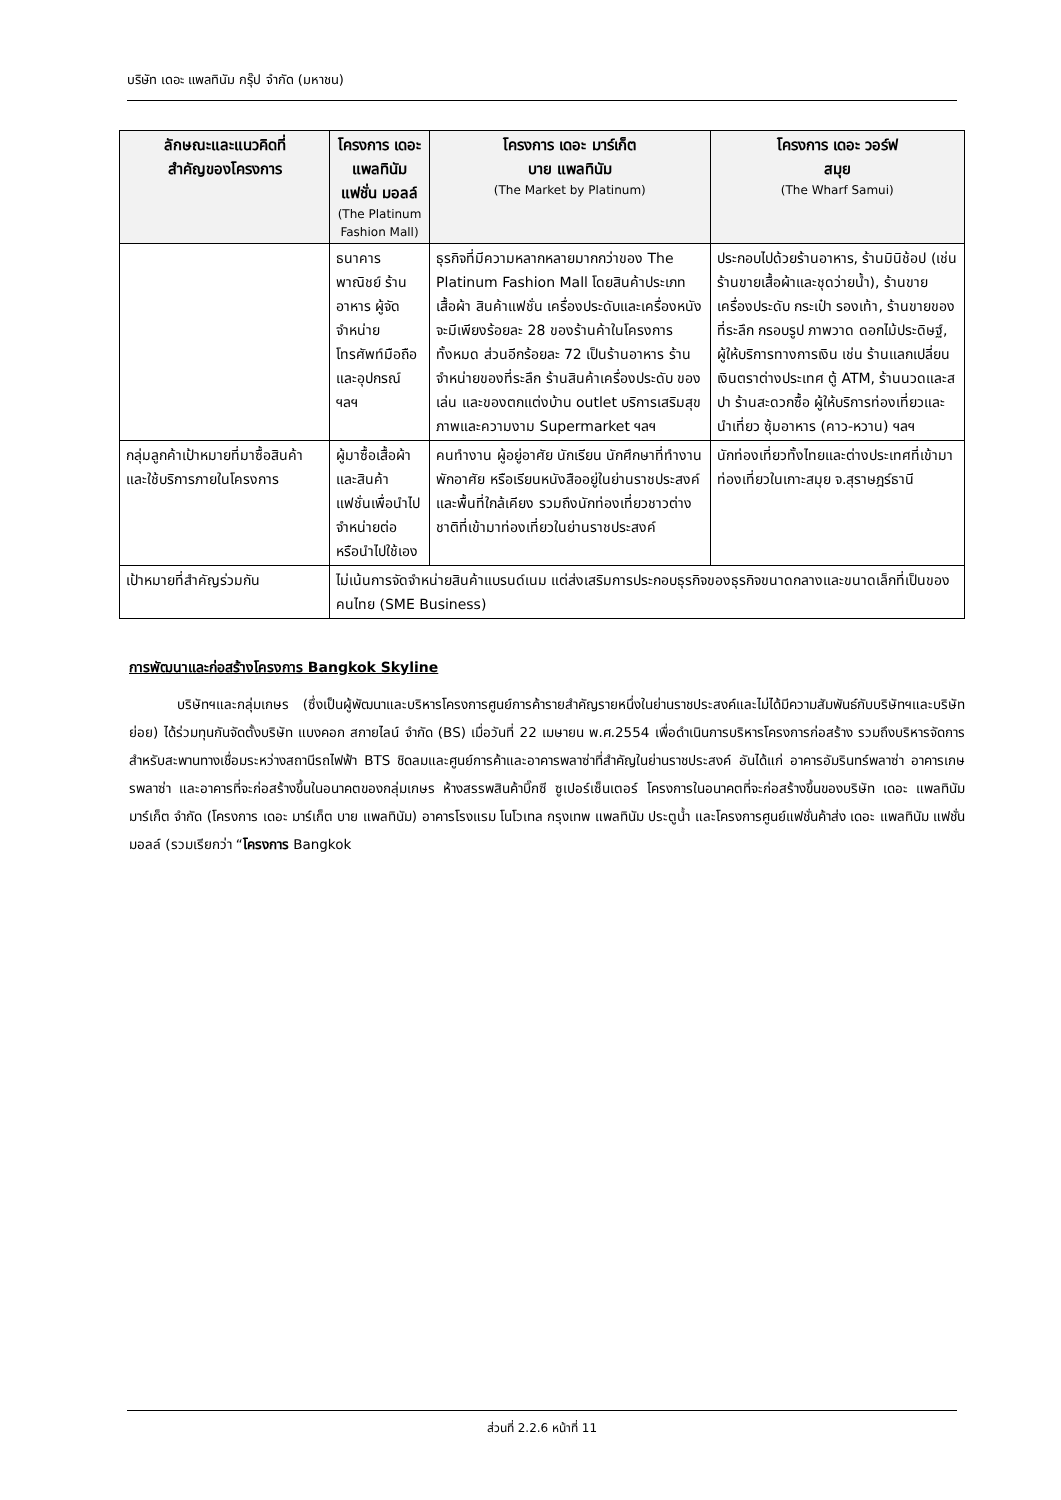บริษัท เดอะ แพลทินัม กรุ๊ป จำกัด (มหาชน)
| ลักษณะและแนวคิดที่ สำคัญของโครงการ | โครงการ เดอะ แพลทินัม แฟชั่น มอลล์ (The Platinum Fashion Mall) | โครงการ เดอะ มาร์เก็ต บาย แพลทินัม (The Market by Platinum) | โครงการ เดอะ วอร์ฟ สมุย (The Wharf Samui) |
| --- | --- | --- | --- |
| | ธนาคารพาณิชย์ ร้านอาหาร ผู้จัดจำหน่ายโทรศัพท์มือถือ และอุปกรณ์ ฯลฯ | ธุรกิจที่มีความหลากหลายมากกว่าของ The Platinum Fashion Mall โดยสินค้าประเภทเสื้อผ้า สินค้าแฟชั่น เครื่องประดับและเครื่องหนัง จะมีเพียงร้อยละ 28 ของร้านค้าในโครงการทั้งหมด ส่วนอีกร้อยละ 72 เป็นร้านอาหาร ร้านจำหน่ายของที่ระลึก ร้านสินค้าเครื่องประดับ ของเล่น และของตกแต่งบ้าน outlet บริการเสริมสุขภาพและความงาม Supermarket ฯลฯ | ประกอบไปด้วยร้านอาหาร, ร้านมินิช้อป (เช่น ร้านขายเสื้อผ้าและชุดว่ายน้ำ), ร้านขายเครื่องประดับ กระเป๋า รองเท้า, ร้านขายของที่ระลึก กรอบรูป ภาพวาด ดอกไม้ประดิษฐ์, ผู้ให้บริการทางการเงิน เช่น ร้านแลกเปลี่ยนเงินตราต่างประเทศ ตู้ ATM, ร้านนวดและสปา ร้านสะดวกซื้อ ผู้ให้บริการท่องเที่ยวและนำเที่ยว ซุ้มอาหาร (คาว-หวาน) ฯลฯ |
| กลุ่มลูกค้าเป้าหมายที่มาซื้อสินค้าและใช้บริการภายในโครงการ | ผู้มาซื้อเสื้อผ้าและสินค้าแฟชั่นเพื่อนำไปจำหน่ายต่อ หรือนำไปใช้เอง | คนทำงาน ผู้อยู่อาศัย นักเรียน นักศึกษาที่ทำงาน พักอาศัย หรือเรียนหนังสืออยู่ในย่านราชประสงค์และพื้นที่ใกล้เคียง รวมถึงนักท่องเที่ยวชาวต่างชาติที่เข้ามาท่องเที่ยวในย่านราชประสงค์ | นักท่องเที่ยวทั้งไทยและต่างประเทศที่เข้ามาท่องเที่ยวในเกาะสมุย จ.สุราษฎร์ธานี |
| เป้าหมายที่สำคัญร่วมกัน | ไม่เน้นการจัดจำหน่ายสินค้าแบรนด์เนม แต่ส่งเสริมการประกอบธุรกิจของธุรกิจขนาดกลางและขนาดเล็กที่เป็นของคนไทย (SME Business) | | |
การพัฒนาและก่อสร้างโครงการ Bangkok Skyline
บริษัทฯและกลุ่มเกษร (ซึ่งเป็นผู้พัฒนาและบริหารโครงการศูนย์การค้ารายสำคัญรายหนึ่งในย่านราชประสงค์และไม่ได้มีความสัมพันธ์กับบริษัทฯและบริษัทย่อย) ได้ร่วมทุนกันจัดตั้งบริษัท แบงคอก สกายไลน์ จำกัด (BS) เมื่อวันที่ 22 เมษายน พ.ศ.2554 เพื่อดำเนินการบริหารโครงการก่อสร้าง รวมถึงบริหารจัดการสำหรับสะพานทางเชื่อมระหว่างสถานีรถไฟฟ้า BTS ชิดลมและศูนย์การค้าและอาคารพลาซ่าที่สำคัญในย่านราชประสงค์ อันได้แก่ อาคารอัมรินทร์พลาซ่า อาคารเกษรพลาซ่า และอาคารที่จะก่อสร้างขึ้นในอนาคตของกลุ่มเกษร ห้างสรรพสินค้าบิ๊กซี ซูเปอร์เซ็นเตอร์ โครงการในอนาคตที่จะก่อสร้างขึ้นของบริษัท เดอะ แพลทินัม มาร์เก็ต จำกัด (โครงการ เดอะ มาร์เก็ต บาย แพลทินัม) อาคารโรงแรม โนโวเทล กรุงเทพ แพลทินัม ประตูน้ำ และโครงการศูนย์แฟชั่นค้าส่ง เดอะ แพลทินัม แฟชั่นมอลล์ (รวมเรียกว่า “โครงการ Bangkok
ส่วนที่ 2.2.6 หน้าที่ 11